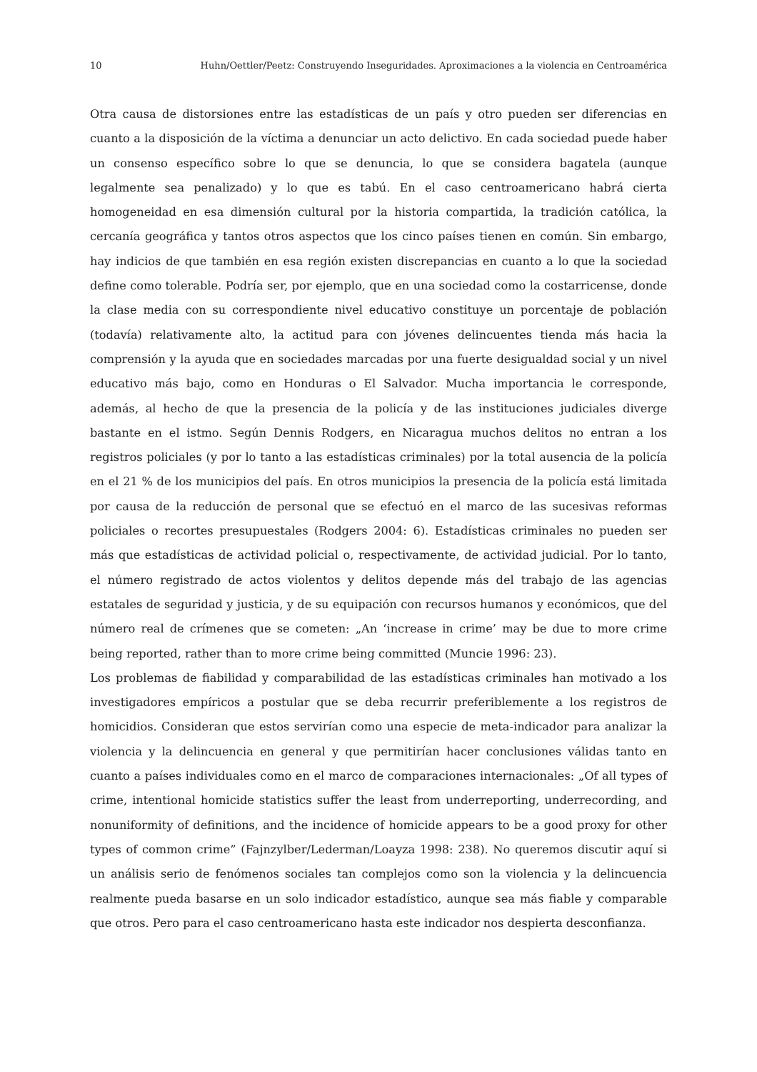10 Huhn/Oettler/Peetz: Construyendo Inseguridades. Aproximaciones a la violencia en Centroamérica
Otra causa de distorsiones entre las estadísticas de un país y otro pueden ser diferencias en cuanto a la disposición de la víctima a denunciar un acto delictivo. En cada sociedad puede haber un consenso específico sobre lo que se denuncia, lo que se considera bagatela (aunque legalmente sea penalizado) y lo que es tabú. En el caso centroamericano habrá cierta homogeneidad en esa dimensión cultural por la historia compartida, la tradición católica, la cercanía geográfica y tantos otros aspectos que los cinco países tienen en común. Sin embargo, hay indicios de que también en esa región existen discrepancias en cuanto a lo que la sociedad define como tolerable. Podría ser, por ejemplo, que en una sociedad como la costarricense, donde la clase media con su correspondiente nivel educativo constituye un porcentaje de población (todavía) relativamente alto, la actitud para con jóvenes delincuentes tienda más hacia la comprensión y la ayuda que en sociedades marcadas por una fuerte desigualdad social y un nivel educativo más bajo, como en Honduras o El Salvador. Mucha importancia le corresponde, además, al hecho de que la presencia de la policía y de las instituciones judiciales diverge bastante en el istmo. Según Dennis Rodgers, en Nicaragua muchos delitos no entran a los registros policiales (y por lo tanto a las estadísticas criminales) por la total ausencia de la policía en el 21 % de los municipios del país. En otros municipios la presencia de la policía está limitada por causa de la reducción de personal que se efectuó en el marco de las sucesivas reformas policiales o recortes presupuestales (Rodgers 2004: 6). Estadísticas criminales no pueden ser más que estadísticas de actividad policial o, respectivamente, de actividad judicial. Por lo tanto, el número registrado de actos violentos y delitos depende más del trabajo de las agencias estatales de seguridad y justicia, y de su equipación con recursos humanos y económicos, que del número real de crímenes que se cometen: „An ‘increase in crime’ may be due to more crime being reported, rather than to more crime being committed (Muncie 1996: 23).
Los problemas de fiabilidad y comparabilidad de las estadísticas criminales han motivado a los investigadores empíricos a postular que se deba recurrir preferiblemente a los registros de homicidios. Consideran que estos servirían como una especie de meta-indicador para analizar la violencia y la delincuencia en general y que permitirían hacer conclusiones válidas tanto en cuanto a países individuales como en el marco de comparaciones internacionales: „Of all types of crime, intentional homicide statistics suffer the least from underreporting, underrecording, and nonuniformity of definitions, and the incidence of homicide appears to be a good proxy for other types of common crime” (Fajnzylber/Lederman/Loayza 1998: 238). No queremos discutir aquí si un análisis serio de fenómenos sociales tan complejos como son la violencia y la delincuencia realmente pueda basarse en un solo indicador estadístico, aunque sea más fiable y comparable que otros. Pero para el caso centroamericano hasta este indicador nos despierta desconfianza.